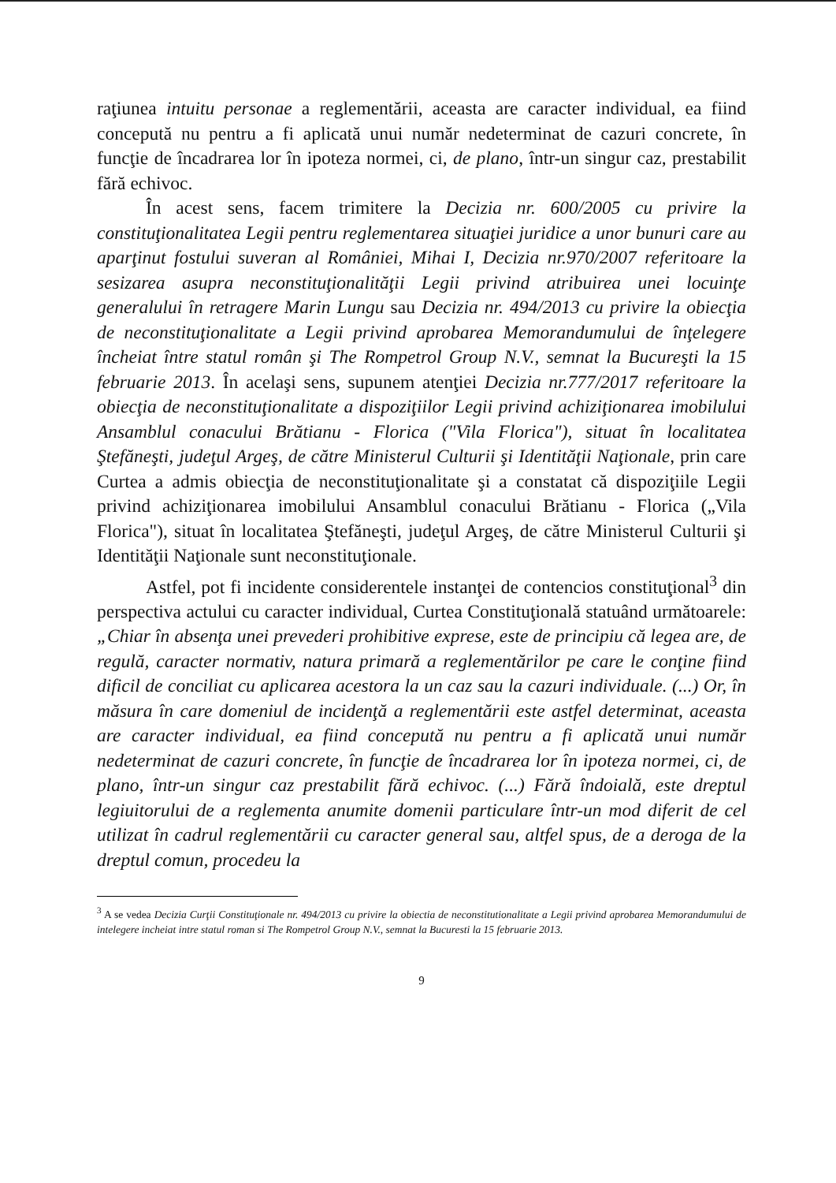raţiunea intuitu personae a reglementării, aceasta are caracter individual, ea fiind concepută nu pentru a fi aplicată unui număr nedeterminat de cazuri concrete, în funcţie de încadrarea lor în ipoteza normei, ci, de plano, într-un singur caz, prestabilit fără echivoc.
În acest sens, facem trimitere la Decizia nr. 600/2005 cu privire la constituţionalitatea Legii pentru reglementarea situaţiei juridice a unor bunuri care au aparţinut fostului suveran al României, Mihai I, Decizia nr.970/2007 referitoare la sesizarea asupra neconstituţionalităţii Legii privind atribuirea unei locuinţe generalului în retragere Marin Lungu sau Decizia nr. 494/2013 cu privire la obiecţia de neconstituţionalitate a Legii privind aprobarea Memorandumului de înţelegere încheiat între statul român şi The Rompetrol Group N.V., semnat la Bucureşti la 15 februarie 2013. În acelaşi sens, supunem atenţiei Decizia nr.777/2017 referitoare la obiecţia de neconstituţionalitate a dispoziţiilor Legii privind achiziţionarea imobilului Ansamblul conacului Brătianu - Florica ("Vila Florica"), situat în localitatea Ştefăneşti, judeţul Argeş, de către Ministerul Culturii şi Identităţii Naţionale, prin care Curtea a admis obiecţia de neconstituţionalitate şi a constatat că dispoziţiile Legii privind achiziţionarea imobilului Ansamblul conacului Brătianu - Florica („Vila Florica"), situat în localitatea Ştefăneşti, judeţul Argeş, de către Ministerul Culturii şi Identităţii Naţionale sunt neconstituţionale.
Astfel, pot fi incidente considerentele instanţei de contencios constituţional<sup>3</sup> din perspectiva actului cu caracter individual, Curtea Constituţională statuând următoarele: „Chiar în absenţa unei prevederi prohibitive exprese, este de principiu că legea are, de regulă, caracter normativ, natura primară a reglementărilor pe care le conţine fiind dificil de conciliat cu aplicarea acestora la un caz sau la cazuri individuale. (...) Or, în măsura în care domeniul de incidenţă a reglementării este astfel determinat, aceasta are caracter individual, ea fiind concepută nu pentru a fi aplicată unui număr nedeterminat de cazuri concrete, în funcţie de încadrarea lor în ipoteza normei, ci, de plano, într-un singur caz prestabilit fără echivoc. (...) Fără îndoială, este dreptul legiuitorului de a reglementa anumite domenii particulare într-un mod diferit de cel utilizat în cadrul reglementării cu caracter general sau, altfel spus, de a deroga de la dreptul comun, procedeu la
<sup>3</sup> A se vedea Decizia Curţii Constituţionale nr. 494/2013 cu privire la obiectia de neconstitutionalitate a Legii privind aprobarea Memorandumului de intelegere incheiat intre statul roman si The Rompetrol Group N.V., semnat la Bucuresti la 15 februarie 2013.
9